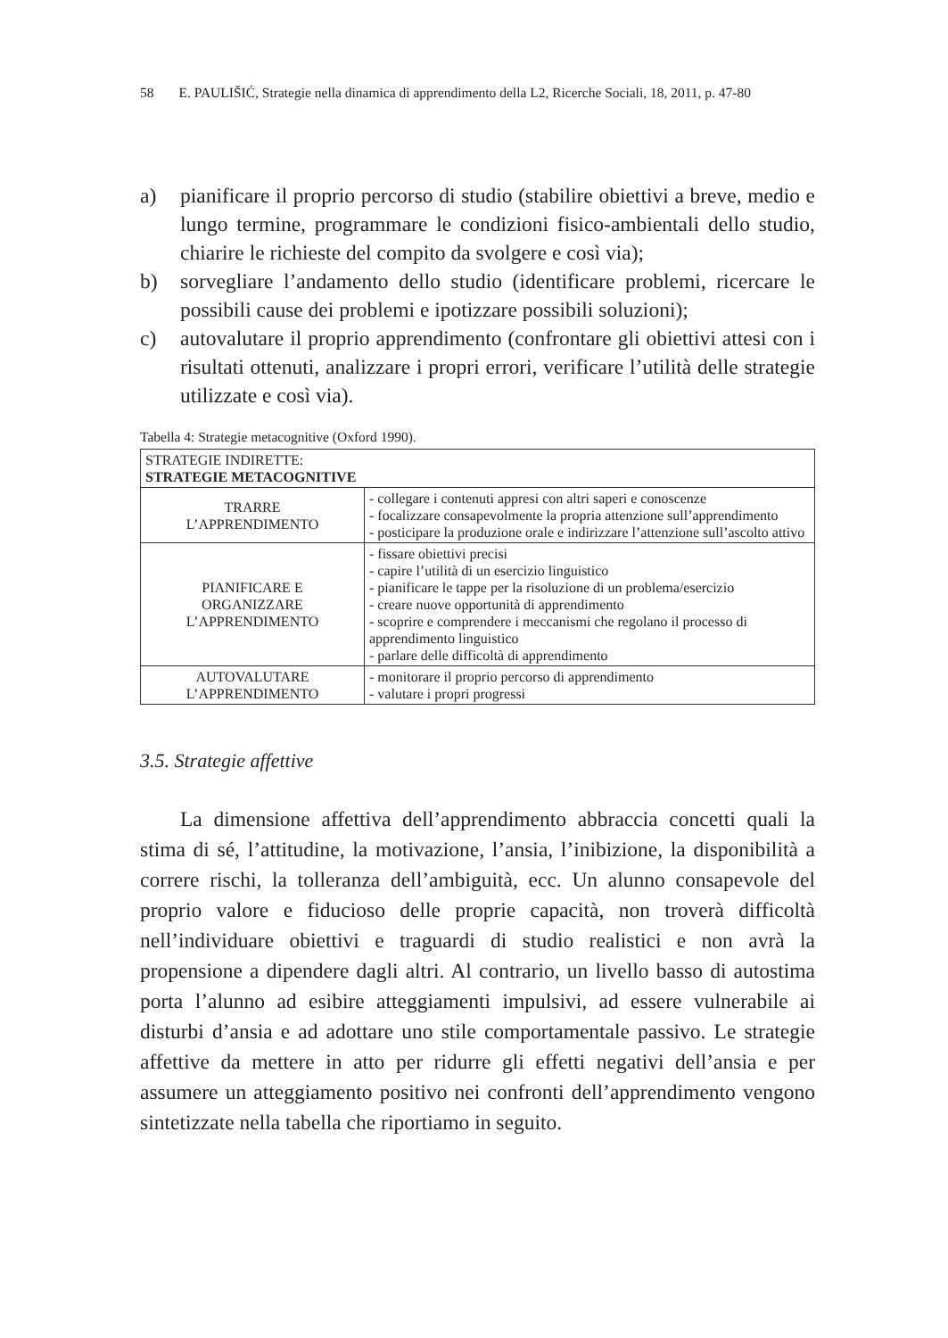58 E. PAULIŠIĆ, Strategie nella dinamica di apprendimento della L2, Ricerche Sociali, 18, 2011, p. 47-80
a) pianificare il proprio percorso di studio (stabilire obiettivi a breve, medio e lungo termine, programmare le condizioni fisico-ambientali dello studio, chiarire le richieste del compito da svolgere e così via);
b) sorvegliare l’andamento dello studio (identificare problemi, ricercare le possibili cause dei problemi e ipotizzare possibili soluzioni);
c) autovalutare il proprio apprendimento (confrontare gli obiettivi attesi con i risultati ottenuti, analizzare i propri errori, verificare l’utilità delle strategie utilizzate e così via).
Tabella 4: Strategie metacognitive (Oxford 1990).
| STRATEGIE INDIRETTE: STRATEGIE METACOGNITIVE | |
| --- | --- |
| TRARRE L’APPRENDIMENTO | - collegare i contenuti appresi con altri saperi e conoscenze - focalizzare consapevolmente la propria attenzione sull’apprendimento - posticipare la produzione orale e indirizzare l’attenzione sull’ascolto attivo |
| PIANIFICARE E ORGANIZZARE L’APPRENDIMENTO | - fissare obiettivi precisi - capire l’utilità di un esercizio linguistico - pianificare le tappe per la risoluzione di un problema/esercizio - creare nuove opportunità di apprendimento - scoprire e comprendere i meccanismi che regolano il processo di apprendimento linguistico - parlare delle difficoltà di apprendimento |
| AUTOVALUTARE L’APPRENDIMENTO | - monitorare il proprio percorso di apprendimento - valutare i propri progressi |
3.5. Strategie affettive
La dimensione affettiva dell’apprendimento abbraccia concetti quali la stima di sé, l’attitudine, la motivazione, l’ansia, l’inibizione, la disponibilità a correre rischi, la tolleranza dell’ambiguità, ecc. Un alunno consapevole del proprio valore e fiducioso delle proprie capacità, non troverà difficoltà nell’individuare obiettivi e traguardi di studio realistici e non avrà la propensione a dipendere dagli altri. Al contrario, un livello basso di autostima porta l’alunno ad esibire atteggiamenti impulsivi, ad essere vulnerabile ai disturbi d’ansia e ad adottare uno stile comportamentale passivo. Le strategie affettive da mettere in atto per ridurre gli effetti negativi dell’ansia e per assumere un atteggiamento positivo nei confronti dell’apprendimento vengono sintetizzate nella tabella che riportiamo in seguito.